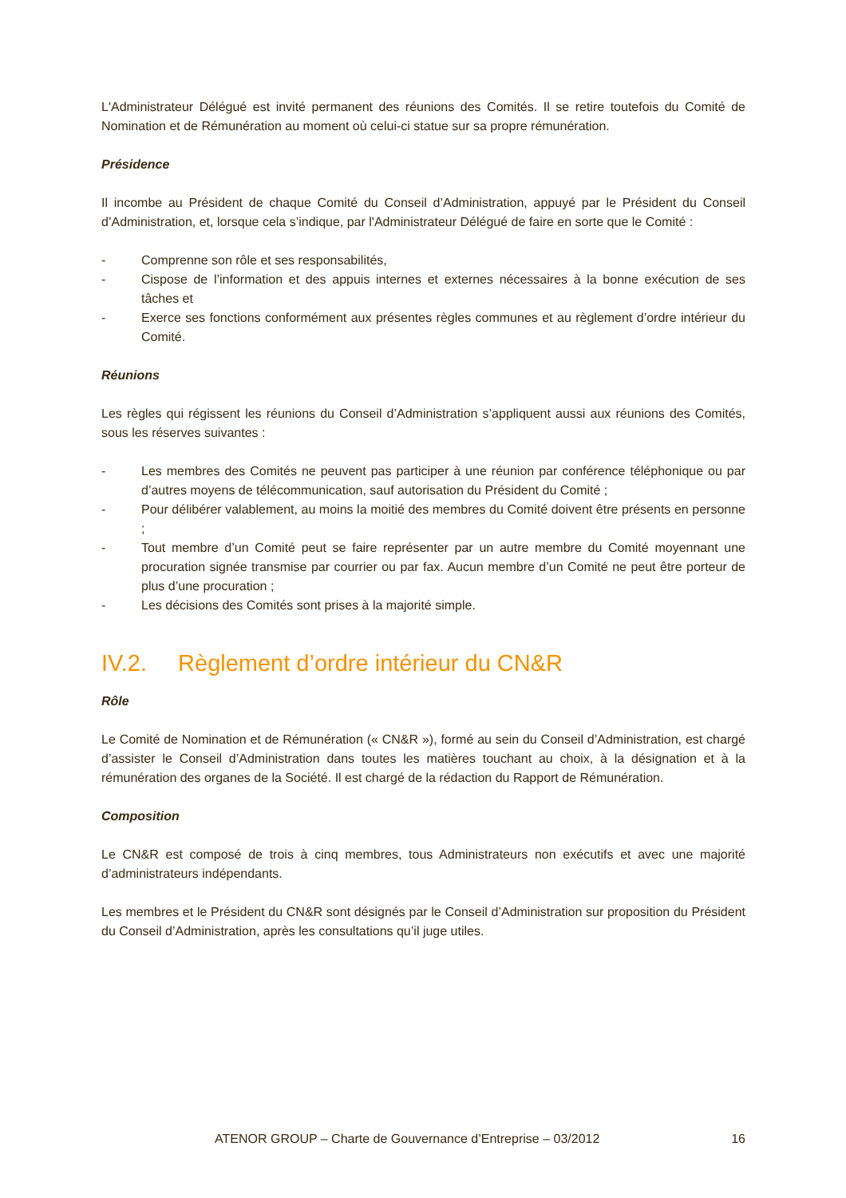L'Administrateur Délégué est invité permanent des réunions des Comités. Il se retire toutefois du Comité de Nomination et de Rémunération au moment où celui-ci statue sur sa propre rémunération.
Présidence
Il incombe au Président de chaque Comité du Conseil d’Administration, appuyé par le Président du Conseil d’Administration, et, lorsque cela s’indique, par l'Administrateur Délégué de faire en sorte que le Comité :
- Comprenne son rôle et ses responsabilités,
- Cispose de l’information et des appuis internes et externes nécessaires à la bonne exécution de ses tâches et
- Exerce ses fonctions conformément aux présentes règles communes et au règlement d’ordre intérieur du Comité.
Réunions
Les règles qui régissent les réunions du Conseil d’Administration s’appliquent aussi aux réunions des Comités, sous les réserves suivantes :
- Les membres des Comités ne peuvent pas participer à une réunion par conférence téléphonique ou par d’autres moyens de télécommunication, sauf autorisation du Président du Comité ;
- Pour délibérer valablement, au moins la moitié des membres du Comité doivent être présents en personne ;
- Tout membre d’un Comité peut se faire représenter par un autre membre du Comité moyennant une procuration signée transmise par courrier ou par fax. Aucun membre d’un Comité ne peut être porteur de plus d’une procuration ;
- Les décisions des Comités sont prises à la majorité simple.
IV.2. Règlement d’ordre intérieur du CN&R
Rôle
Le Comité de Nomination et de Rémunération (« CN&R »), formé au sein du Conseil d’Administration, est chargé d’assister le Conseil d’Administration dans toutes les matières touchant au choix, à la désignation et à la rémunération des organes de la Société. Il est chargé de la rédaction du Rapport de Rémunération.
Composition
Le CN&R est composé de trois à cinq membres, tous Administrateurs non exécutifs et avec une majorité d’administrateurs indépendants.
Les membres et le Président du CN&R sont désignés par le Conseil d’Administration sur proposition du Président du Conseil d’Administration, après les consultations qu’il juge utiles.
ATENOR GROUP – Charte de Gouvernance d’Entreprise – 03/2012 16